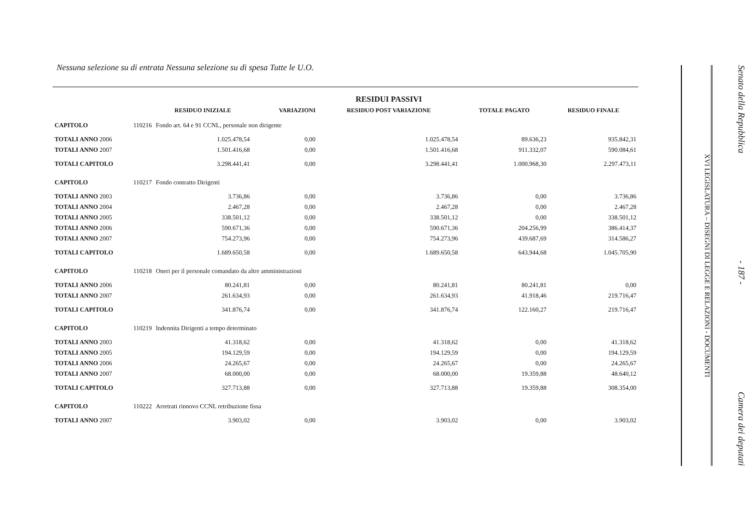Nessuna selezione su di entrata Nessuna selezione su di spesa Tutte le U.O.
| | | | | RESIDUI PASSIVI | | |
| --- | --- | --- | --- | --- | --- | --- |
| | | RESIDUO INIZIALE | VARIAZIONI | RESIDUO POST VARIAZIONE | TOTALE PAGATO | RESIDUO FINALE |
| CAPITOLO | 110216 | Fondo art. 64 e 91 CCNL, personale non dirigente | | | | |
| TOTALI ANNO 2006 | | 1.025.478,54 | 0,00 | 1.025.478,54 | 89.636,23 | 935.842,31 |
| TOTALI ANNO 2007 | | 1.501.416,68 | 0,00 | 1.501.416,68 | 911.332,07 | 590.084,61 |
| TOTALI CAPITOLO | | 3.298.441,41 | 0,00 | 3.298.441,41 | 1.000.968,30 | 2.297.473,11 |
| CAPITOLO | 110217 | Fondo contratto Dirigenti | | | | |
| TOTALI ANNO 2003 | | 3.736,86 | 0,00 | 3.736,86 | 0,00 | 3.736,86 |
| TOTALI ANNO 2004 | | 2.467,28 | 0,00 | 2.467,28 | 0,00 | 2.467,28 |
| TOTALI ANNO 2005 | | 338.501,12 | 0,00 | 338.501,12 | 0,00 | 338.501,12 |
| TOTALI ANNO 2006 | | 590.671,36 | 0,00 | 590.671,36 | 204.256,99 | 386.414,37 |
| TOTALI ANNO 2007 | | 754.273,96 | 0,00 | 754.273,96 | 439.687,69 | 314.586,27 |
| TOTALI CAPITOLO | | 1.689.650,58 | 0,00 | 1.689.650,58 | 643.944,68 | 1.045.705,90 |
| CAPITOLO | 110218 | Oneri per il personale comandato da altre amministrazioni | | | | |
| TOTALI ANNO 2006 | | 80.241,81 | 0,00 | 80.241,81 | 80.241,81 | 0,00 |
| TOTALI ANNO 2007 | | 261.634,93 | 0,00 | 261.634,93 | 41.918,46 | 219.716,47 |
| TOTALI CAPITOLO | | 341.876,74 | 0,00 | 341.876,74 | 122.160,27 | 219.716,47 |
| CAPITOLO | 110219 | Indennita Dirigenti a tempo determinato | | | | |
| TOTALI ANNO 2003 | | 41.318,62 | 0,00 | 41.318,62 | 0,00 | 41.318,62 |
| TOTALI ANNO 2005 | | 194.129,59 | 0,00 | 194.129,59 | 0,00 | 194.129,59 |
| TOTALI ANNO 2006 | | 24.265,67 | 0,00 | 24.265,67 | 0,00 | 24.265,67 |
| TOTALI ANNO 2007 | | 68.000,00 | 0,00 | 68.000,00 | 19.359,88 | 48.640,12 |
| TOTALI CAPITOLO | | 327.713,88 | 0,00 | 327.713,88 | 19.359,88 | 308.354,00 |
| CAPITOLO | 110222 | Arretrati rinnovo CCNL retribuzione fissa | | | | |
| TOTALI ANNO 2007 | | 3.903,02 | 0,00 | 3.903,02 | 0,00 | 3.903,02 |
XVI LEGISLATURA – DISEGNI DI LEGGE E RELAZIONI - DOCUMENTI
Senato della Repubblica - 187 - Camera dei deputati